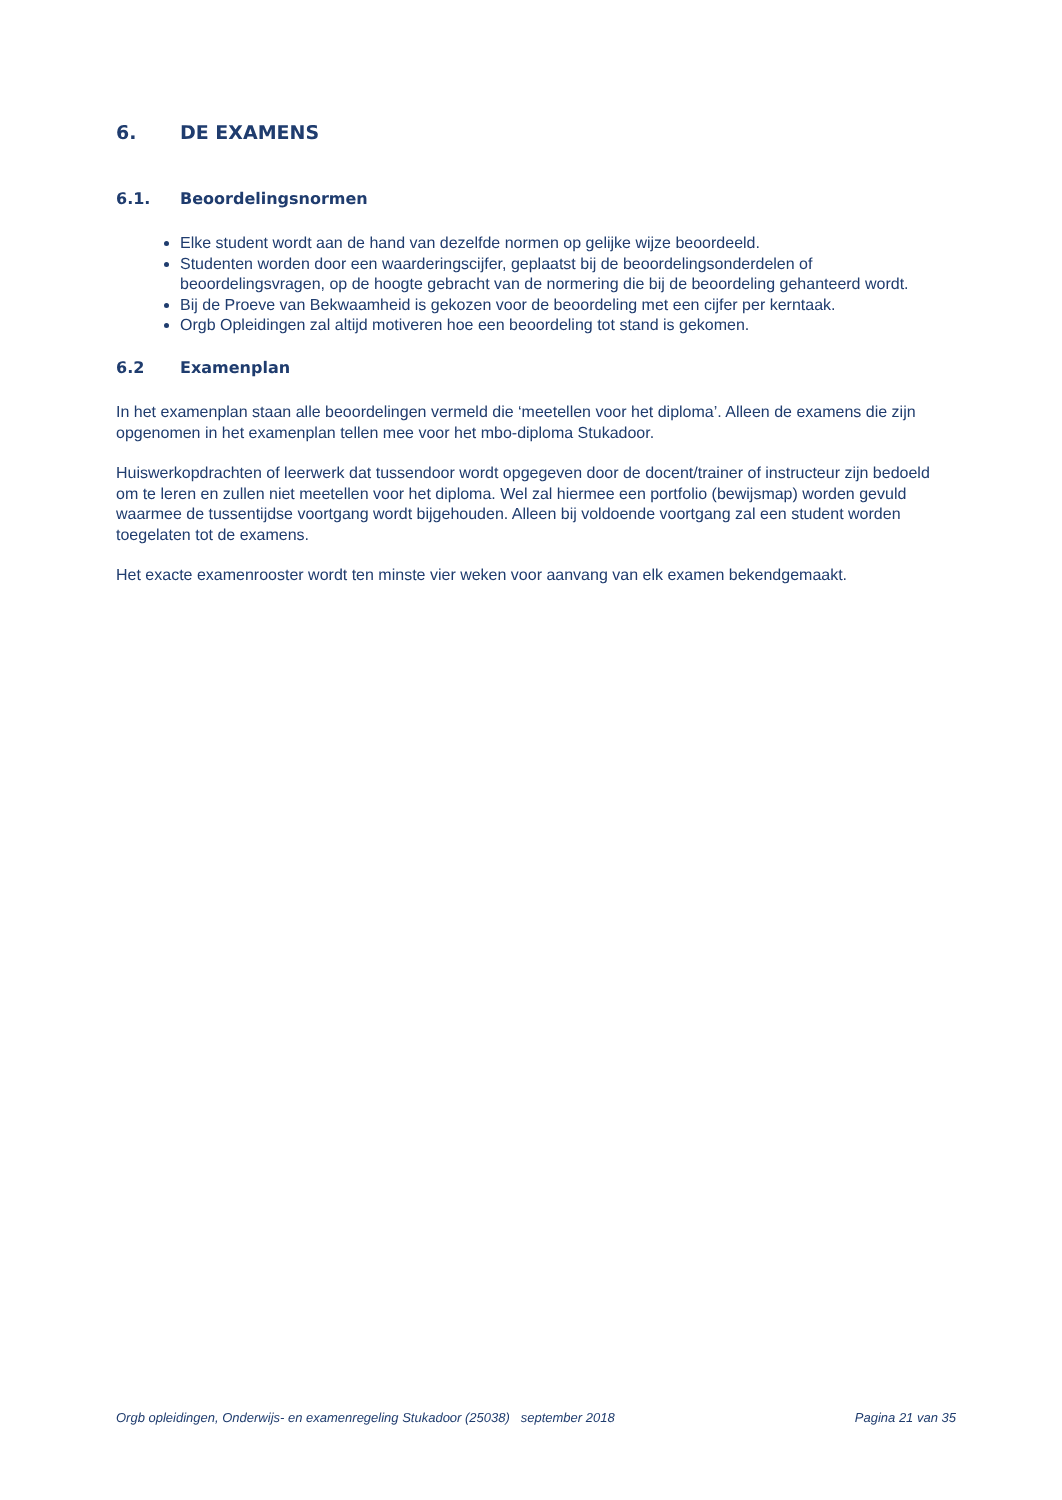6. DE EXAMENS
6.1. Beoordelingsnormen
Elke student wordt aan de hand van dezelfde normen op gelijke wijze beoordeeld.
Studenten worden door een waarderingscijfer, geplaatst bij de beoordelingsonderdelen of beoordelingsvragen, op de hoogte gebracht van de normering die bij de beoordeling gehanteerd wordt.
Bij de Proeve van Bekwaamheid is gekozen voor de beoordeling met een cijfer per kerntaak.
Orgb Opleidingen zal altijd motiveren hoe een beoordeling tot stand is gekomen.
6.2 Examenplan
In het examenplan staan alle beoordelingen vermeld die ‘meetellen voor het diploma’. Alleen de examens die zijn opgenomen in het examenplan tellen mee voor het mbo-diploma Stukadoor.
Huiswerkopdrachten of leerwerk dat tussendoor wordt opgegeven door de docent/trainer of instructeur zijn bedoeld om te leren en zullen niet meetellen voor het diploma. Wel zal hiermee een portfolio (bewijsmap) worden gevuld waarmee de tussentijdse voortgang wordt bijgehouden. Alleen bij voldoende voortgang zal een student worden toegelaten tot de examens.
Het exacte examenrooster wordt ten minste vier weken voor aanvang van elk examen bekendgemaakt.
Orgb opleidingen, Onderwijs- en examenregeling Stukadoor (25038) september 2018 Pagina 21 van 35